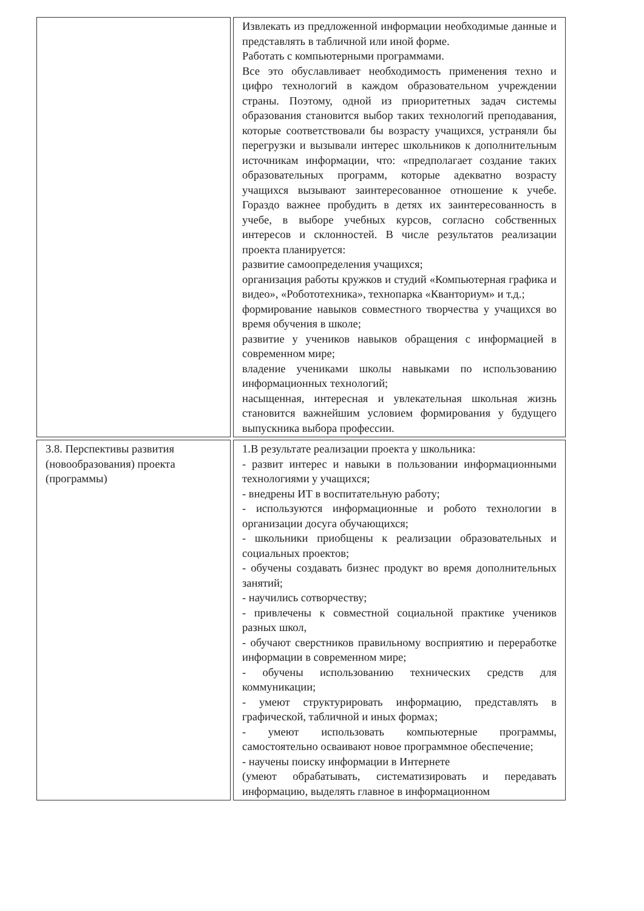| | Извлекать из предложенной информации необходимые данные и представлять в табличной или иной форме. Работать с компьютерными программами. Все это обуславливает необходимость применения техно и цифро технологий в каждом образовательном учреждении страны. Поэтому, одной из приоритетных задач системы образования становится выбор таких технологий преподавания, которые соответствовали бы возрасту учащихся, устраняли бы перегрузки и вызывали интерес школьников к дополнительным источникам информации, что: «предполагает создание таких образовательных программ, которые адекватно возрасту учащихся вызывают заинтересованное отношение к учебе. Гораздо важнее пробудить в детях их заинтересованность в учебе, в выборе учебных курсов, согласно собственных интересов и склонностей. В числе результатов реализации проекта планируется: развитие самоопределения учащихся; организация работы кружков и студий «Компьютерная графика и видео», «Робототехника», технопарка «Кванториум» и т.д.; формирование навыков совместного творчества у учащихся во время обучения в школе; развитие у учеников навыков обращения с информацией в современном мире; владение учениками школы навыками по использованию информационных технологий; насыщенная, интересная и увлекательная школьная жизнь становится важнейшим условием формирования у будущего выпускника выбора профессии. |
| 3.8. Перспективы развития (новообразования) проекта (программы) | 1.В результате реализации проекта у школьника: - развит интерес и навыки в пользовании информационными технологиями у учащихся; - внедрены ИТ в воспитательную работу; - используются информационные и робото технологии в организации досуга обучающихся; - школьники приобщены к реализации образовательных и социальных проектов; - обучены создавать бизнес продукт во время дополнительных занятий; - научились сотворчеству; - привлечены к совместной социальной практике учеников разных школ, - обучают сверстников правильному восприятию и переработке информации в современном мире; - обучены использованию технических средств для коммуникации; - умеют структурировать информацию, представлять в графической, табличной и иных формах; - умеют использовать компьютерные программы, самостоятельно осваивают новое программное обеспечение; - научены поиску информации в Интернете (умеют обрабатывать, систематизировать и передавать информацию, выделять главное в информационном |